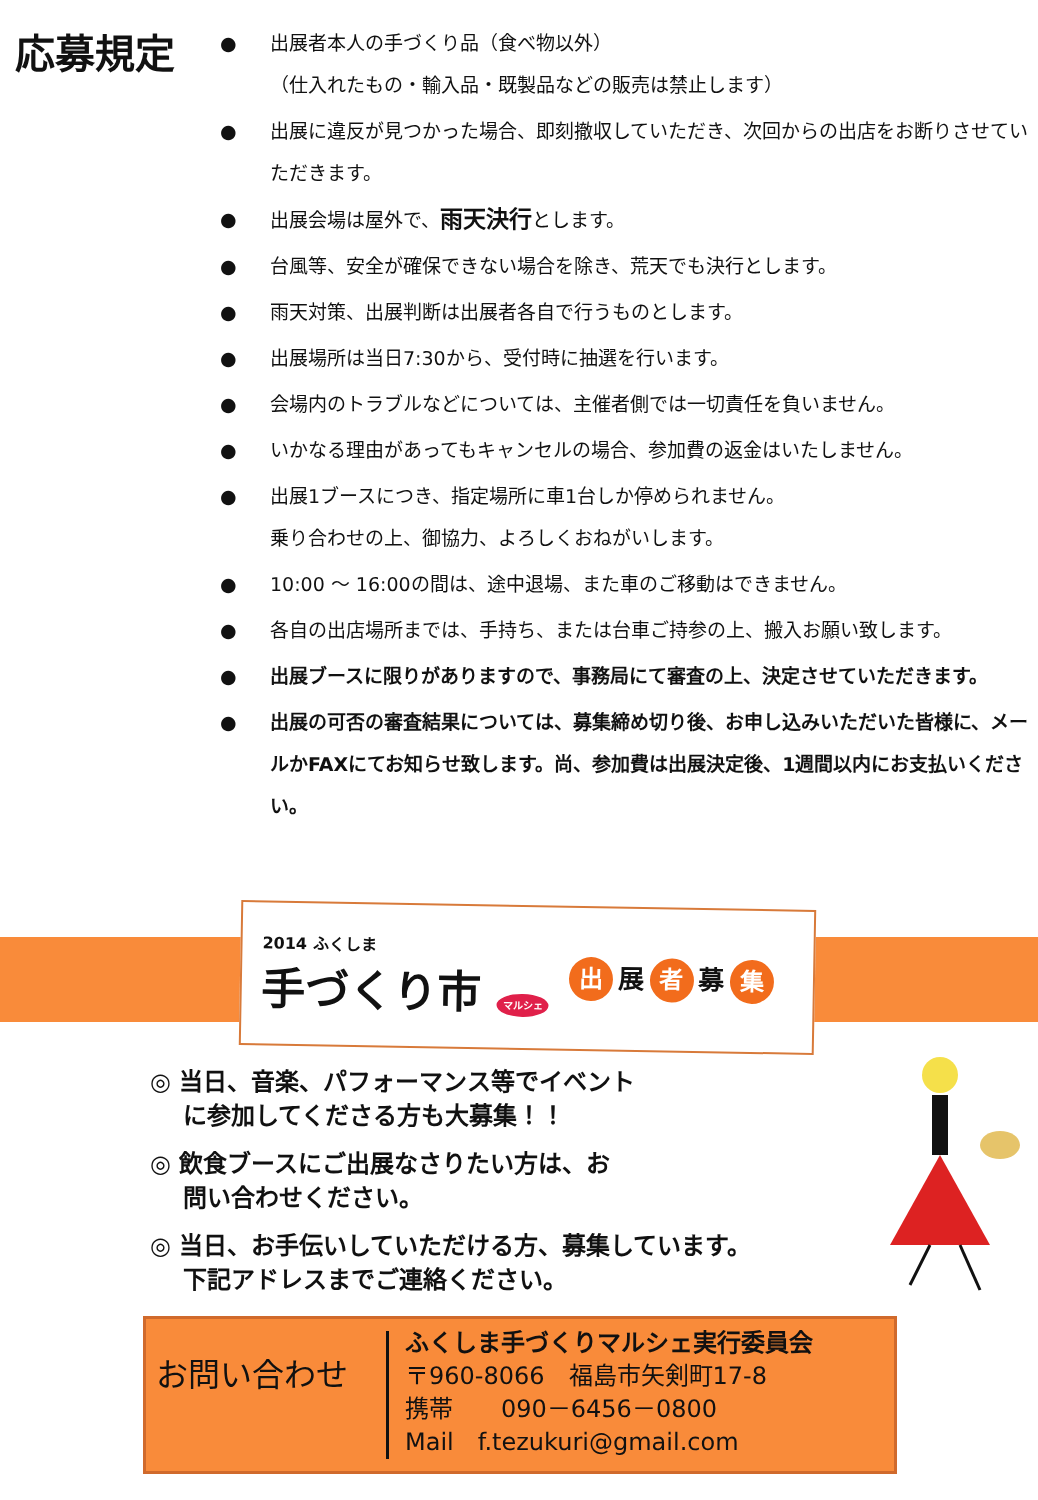応募規定
● 出展者本人の手づくり品（食べ物以外）
（仕入れたもの・輸入品・既製品などの販売は禁止します）
● 出展に違反が見つかった場合、即刻撤収していただき、次回からの出店をお断りさせていただきます。
● 出展会場は屋外で、雨天決行とします。
● 台風等、安全が確保できない場合を除き、荒天でも決行とします。
● 雨天対策、出展判断は出展者各自で行うものとします。
● 出展場所は当日7:30から、受付時に抽選を行います。
● 会場内のトラブルなどについては、主催者側では一切責任を負いません。
● いかなる理由があってもキャンセルの場合、参加費の返金はいたしません。
● 出展1ブースにつき、指定場所に車1台しか停められません。
乗り合わせの上、御協力、よろしくおねがいします。
● 10:00 ～ 16:00の間は、途中退場、また車のご移動はできません。
● 各自の出店場所までは、手持ち、または台車ご持参の上、搬入お願い致します。
● 出展ブースに限りがありますので、事務局にて審査の上、決定させていただきます。
● 出展の可否の審査結果については、募集締め切り後、お申し込みいただいた皆様に、メールかFAXにてお知らせ致します。尚、参加費は出展決定後、1週間以内にお支払いください。
2014 ふくしま
手づくり市 マルシェ
出 展 者 募 集
◎ 当日、音楽、パフォーマンス等でイベント
に参加してくださる方も大募集！！
◎ 飲食ブースにご出展なさりたい方は、お
問い合わせください。
◎ 当日、お手伝いしていただける方、募集しています。
下記アドレスまでご連絡ください。
お問い合わせ
ふくしま手づくりマルシェ実行委員会
〒960-8066　福島市矢剣町17-8
携帯　　090－6456－0800
Mail　f.tezukuri@gmail.com